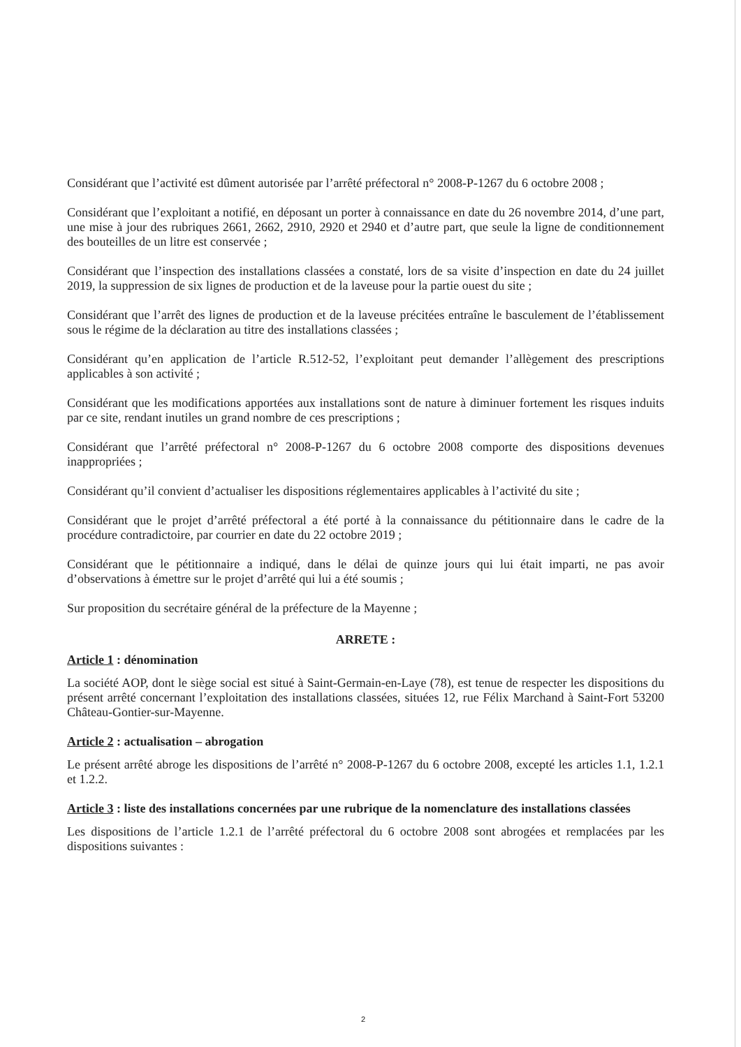Considérant que l’activité est dûment autorisée par l’arrêté préfectoral n° 2008-P-1267 du 6 octobre 2008 ;
Considérant que l’exploitant a notifié, en déposant un porter à connaissance en date du 26 novembre 2014, d’une part, une mise à jour des rubriques 2661, 2662, 2910, 2920 et 2940 et d’autre part, que seule la ligne de conditionnement des bouteilles de un litre est conservée ;
Considérant que l’inspection des installations classées a constaté, lors de sa visite d’inspection en date du 24 juillet 2019, la suppression de six lignes de production et de la laveuse pour la partie ouest du site ;
Considérant que l’arrêt des lignes de production et de la laveuse précitées entraîne le basculement de l’établissement sous le régime de la déclaration au titre des installations classées ;
Considérant qu’en application de l’article R.512-52, l’exploitant peut demander l’allègement des prescriptions applicables à son activité ;
Considérant que les modifications apportées aux installations sont de nature à diminuer fortement les risques induits par ce site, rendant inutiles un grand nombre de ces prescriptions ;
Considérant que l’arrêté préfectoral n° 2008-P-1267 du 6 octobre 2008 comporte des dispositions devenues inappropriées ;
Considérant qu’il convient d’actualiser les dispositions réglementaires applicables à l’activité du site ;
Considérant que le projet d’arrêté préfectoral a été porté à la connaissance du pétitionnaire dans le cadre de la procédure contradictoire, par courrier en date du 22 octobre 2019 ;
Considérant que le pétitionnaire a indiqué, dans le délai de quinze jours qui lui était imparti, ne pas avoir d’observations à émettre sur le projet d’arrêté qui lui a été soumis ;
Sur proposition du secrétaire général de la préfecture de la Mayenne ;
ARRETE :
Article 1 : dénomination
La société AOP, dont le siège social est situé à Saint-Germain-en-Laye (78), est tenue de respecter les dispositions du présent arrêté concernant l’exploitation des installations classées, situées 12, rue Félix Marchand à Saint-Fort 53200 Château-Gontier-sur-Mayenne.
Article 2 : actualisation – abrogation
Le présent arrêté abroge les dispositions de l’arrêté n° 2008-P-1267 du 6 octobre 2008, excepté les articles 1.1, 1.2.1 et 1.2.2.
Article 3 : liste des installations concernées par une rubrique de la nomenclature des installations classées
Les dispositions de l’article 1.2.1 de l’arrêté préfectoral du 6 octobre 2008 sont abrogées et remplacées par les dispositions suivantes :
2